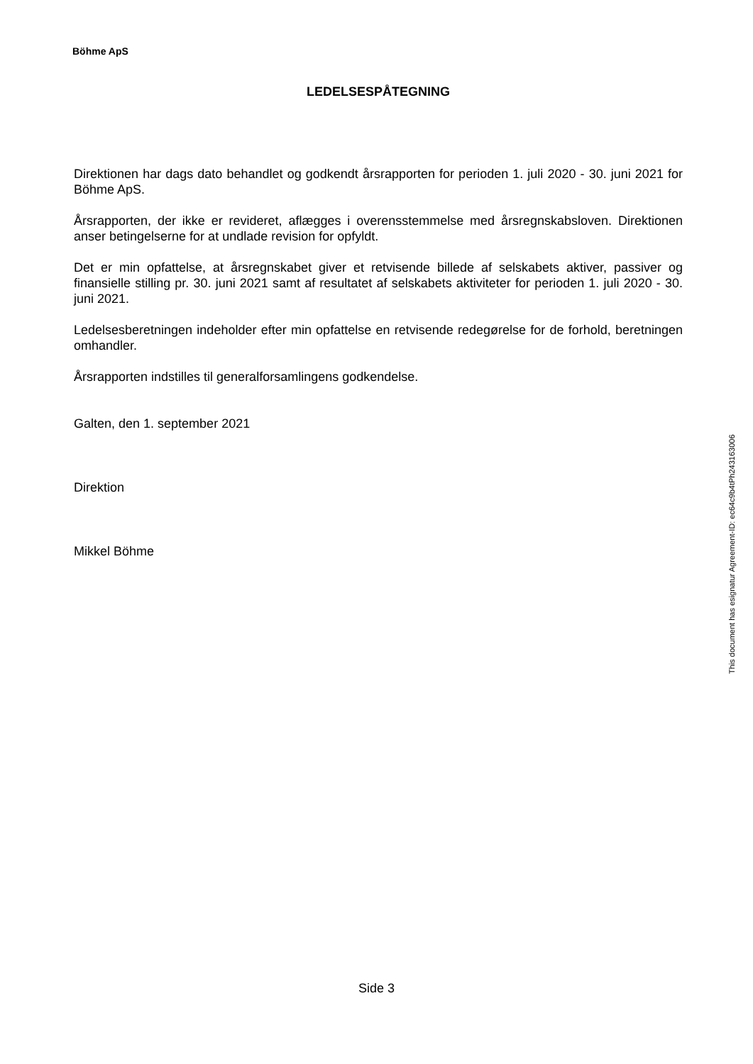Böhme ApS
LEDELSESPÅTEGNING
Direktionen har dags dato behandlet og godkendt årsrapporten for perioden 1. juli 2020 - 30. juni 2021 for Böhme ApS.
Årsrapporten, der ikke er revideret, aflægges i overensstemmelse med årsregnskabsloven. Direktionen anser betingelserne for at undlade revision for opfyldt.
Det er min opfattelse, at årsregnskabet giver et retvisende billede af selskabets aktiver, passiver og finansielle stilling pr. 30. juni 2021 samt af resultatet af selskabets aktiviteter for perioden 1. juli 2020 - 30. juni 2021.
Ledelsesberetningen indeholder efter min opfattelse en retvisende redegørelse for de forhold, beretningen omhandler.
Årsrapporten indstilles til generalforsamlingens godkendelse.
Galten, den 1. september 2021
Direktion
Mikkel Böhme
This document has esignatur Agreement-ID: ec64c9b4tPh243163006
Side 3